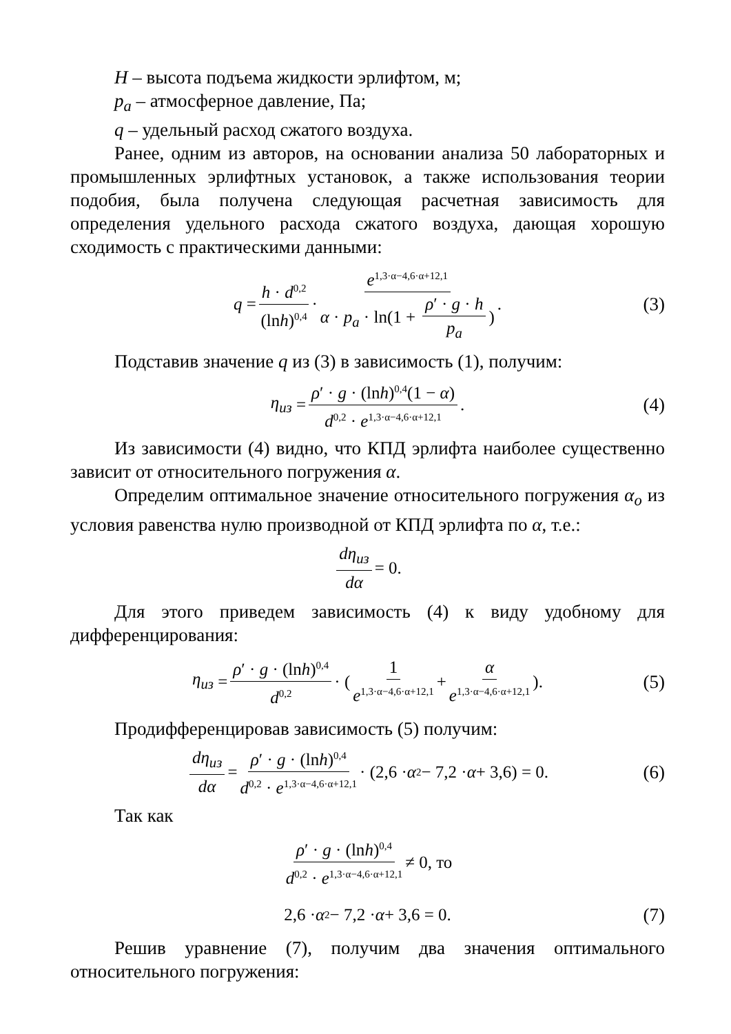H – высота подъема жидкости эрлифтом, м;
p<sub>a</sub> – атмосферное давление, Па;
q – удельный расход сжатого воздуха.
Ранее, одним из авторов, на основании анализа 50 лабораторных и промышленных эрлифтных установок, а также использования теории подобия, была получена следующая расчетная зависимость для определения удельного расхода сжатого воздуха, дающая хорошую сходимость с практическими данными:
q = h · d<sup>0,2</sup> (lnh)<sup>0,4</sup> · e<sup>1,3·α−4,6·α+12,1</sup> α · p<sub>a</sub> · ln(1 + ρ′ · g · h p<sub>a</sub>). (3)
Подставив значение q из (3) в зависимость (1), получим:
η<sub>из</sub> = ρ′ · g · (lnh)<sup>0,4</sup>(1 − α) d<sup>0,2</sup> · e<sup>1,3·α−4,6·α+12,1</sup>. (4)
Из зависимости (4) видно, что КПД эрлифта наиболее существенно зависит от относительного погружения α.
Определим оптимальное значение относительного погружения α<sub>o</sub> из условия равенства нулю производной от КПД эрлифта по α, т.е.:
dη<sub>из</sub> dα = 0.
Для этого приведем зависимость (4) к виду удобному для дифференцирования:
η<sub>из</sub> = ρ′ · g · (lnh)<sup>0,4</sup> d<sup>0,2</sup> · ( 1 e<sup>1,3·α−4,6·α+12,1</sup> + α e<sup>1,3·α−4,6·α+12,1</sup> ). (5)
Продифференцировав зависимость (5) получим:
dη<sub>из</sub> dα = ρ′ · g · (lnh)<sup>0,4</sup> d<sup>0,2</sup> · e<sup>1,3·α−4,6·α+12,1</sup> · (2,6 · α<sup>2</sup> − 7,2 · α + 3,6) = 0. (6)
Так как
ρ′ · g · (lnh)<sup>0,4</sup> d<sup>0,2</sup> · e<sup>1,3·α−4,6·α+12,1</sup> ≠ 0, то
2,6 · α<sup>2</sup> − 7,2 · α + 3,6 = 0. (7)
Решив уравнение (7), получим два значения оптимального относительного погружения: